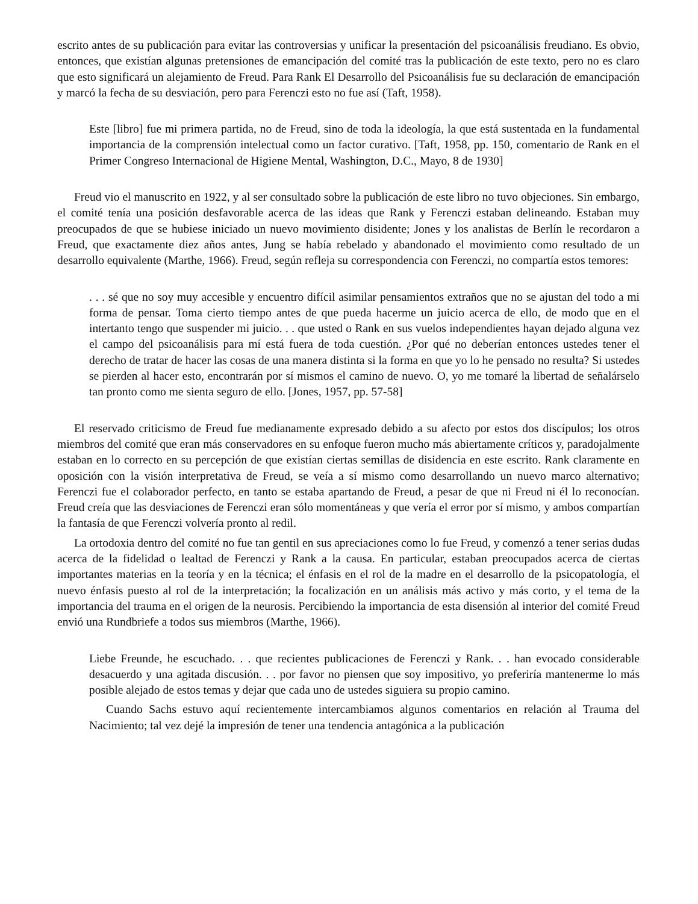escrito antes de su publicación para evitar las controversias y unificar la presentación del psicoanálisis freudiano. Es obvio, entonces, que existían algunas pretensiones de emancipación del comité tras la publicación de este texto, pero no es claro que esto significará un alejamiento de Freud. Para Rank El Desarrollo del Psicoanálisis fue su declaración de emancipación y marcó la fecha de su desviación, pero para Ferenczi esto no fue así (Taft, 1958).
Este [libro] fue mi primera partida, no de Freud, sino de toda la ideología, la que está sustentada en la fundamental importancia de la comprensión intelectual como un factor curativo. [Taft, 1958, pp. 150, comentario de Rank en el Primer Congreso Internacional de Higiene Mental, Washington, D.C., Mayo, 8 de 1930]
Freud vio el manuscrito en 1922, y al ser consultado sobre la publicación de este libro no tuvo objeciones. Sin embargo, el comité tenía una posición desfavorable acerca de las ideas que Rank y Ferenczi estaban delineando. Estaban muy preocupados de que se hubiese iniciado un nuevo movimiento disidente; Jones y los analistas de Berlín le recordaron a Freud, que exactamente diez años antes, Jung se había rebelado y abandonado el movimiento como resultado de un desarrollo equivalente (Marthe, 1966). Freud, según refleja su correspondencia con Ferenczi, no compartía estos temores:
. . . sé que no soy muy accesible y encuentro difícil asimilar pensamientos extraños que no se ajustan del todo a mi forma de pensar. Toma cierto tiempo antes de que pueda hacerme un juicio acerca de ello, de modo que en el intertanto tengo que suspender mi juicio. . . que usted o Rank en sus vuelos independientes hayan dejado alguna vez el campo del psicoanálisis para mí está fuera de toda cuestión. ¿Por qué no deberían entonces ustedes tener el derecho de tratar de hacer las cosas de una manera distinta si la forma en que yo lo he pensado no resulta? Si ustedes se pierden al hacer esto, encontrarán por sí mismos el camino de nuevo. O, yo me tomaré la libertad de señalárselo tan pronto como me sienta seguro de ello. [Jones, 1957, pp. 57-58]
El reservado criticismo de Freud fue medianamente expresado debido a su afecto por estos dos discípulos; los otros miembros del comité que eran más conservadores en su enfoque fueron mucho más abiertamente críticos y, paradojalmente estaban en lo correcto en su percepción de que existían ciertas semillas de disidencia en este escrito. Rank claramente en oposición con la visión interpretativa de Freud, se veía a sí mismo como desarrollando un nuevo marco alternativo; Ferenczi fue el colaborador perfecto, en tanto se estaba apartando de Freud, a pesar de que ni Freud ni él lo reconocían. Freud creía que las desviaciones de Ferenczi eran sólo momentáneas y que vería el error por sí mismo, y ambos compartían la fantasía de que Ferenczi volvería pronto al redil.
La ortodoxia dentro del comité no fue tan gentil en sus apreciaciones como lo fue Freud, y comenzó a tener serias dudas acerca de la fidelidad o lealtad de Ferenczi y Rank a la causa. En particular, estaban preocupados acerca de ciertas importantes materias en la teoría y en la técnica; el énfasis en el rol de la madre en el desarrollo de la psicopatología, el nuevo énfasis puesto al rol de la interpretación; la focalización en un análisis más activo y más corto, y el tema de la importancia del trauma en el origen de la neurosis. Percibiendo la importancia de esta disensión al interior del comité Freud envió una Rundbriefe a todos sus miembros (Marthe, 1966).
Liebe Freunde, he escuchado. . . que recientes publicaciones de Ferenczi y Rank. . . han evocado considerable desacuerdo y una agitada discusión. . . por favor no piensen que soy impositivo, yo preferiría mantenerme lo más posible alejado de estos temas y dejar que cada uno de ustedes siguiera su propio camino.
Cuando Sachs estuvo aquí recientemente intercambiamos algunos comentarios en relación al Trauma del Nacimiento; tal vez dejé la impresión de tener una tendencia antagónica a la publicación